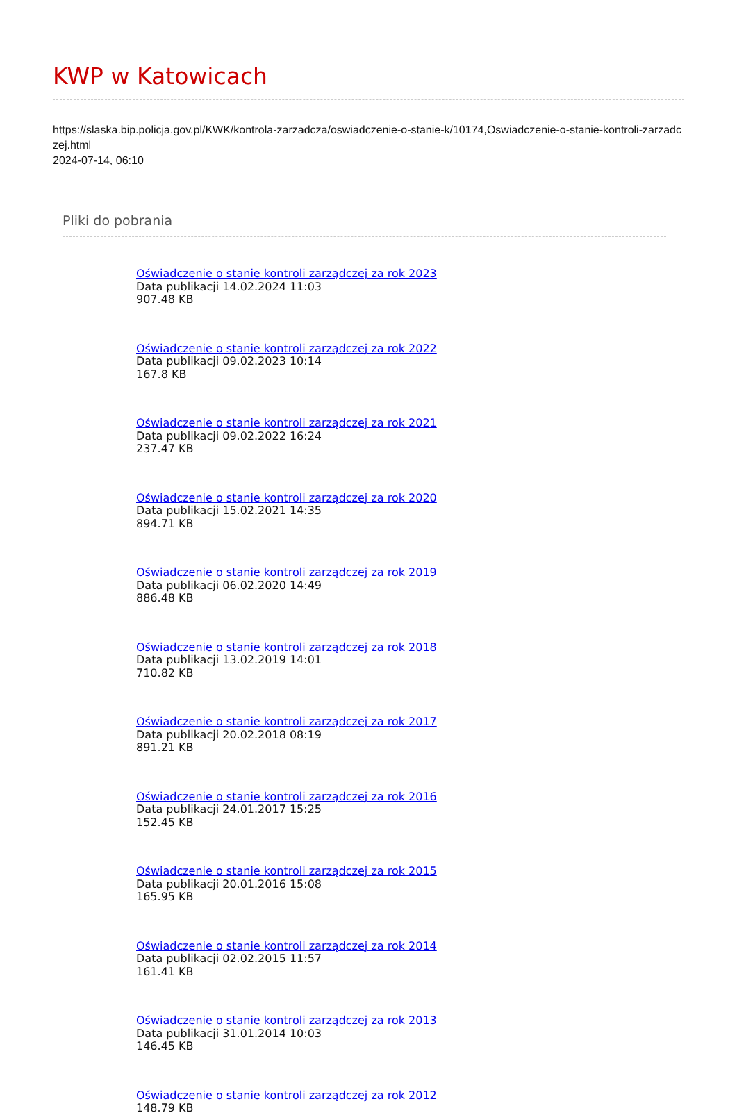KWP w Katowicach
https://slaska.bip.policja.gov.pl/KWK/kontrola-zarzadcza/oswiadczenie-o-stanie-k/10174,Oswiadczenie-o-stanie-kontroli-zarzadczej.html
2024-07-14, 06:10
Pliki do pobrania
Oświadczenie o stanie kontroli zarządczej za rok 2023
Data publikacji 14.02.2024 11:03
907.48 KB
Oświadczenie o stanie kontroli zarządczej za rok 2022
Data publikacji 09.02.2023 10:14
167.8 KB
Oświadczenie o stanie kontroli zarządczej za rok 2021
Data publikacji 09.02.2022 16:24
237.47 KB
Oświadczenie o stanie kontroli zarządczej za rok 2020
Data publikacji 15.02.2021 14:35
894.71 KB
Oświadczenie o stanie kontroli zarządczej za rok 2019
Data publikacji 06.02.2020 14:49
886.48 KB
Oświadczenie o stanie kontroli zarządczej za rok 2018
Data publikacji 13.02.2019 14:01
710.82 KB
Oświadczenie o stanie kontroli zarządczej za rok 2017
Data publikacji 20.02.2018 08:19
891.21 KB
Oświadczenie o stanie kontroli zarządczej za rok 2016
Data publikacji 24.01.2017 15:25
152.45 KB
Oświadczenie o stanie kontroli zarządczej za rok 2015
Data publikacji 20.01.2016 15:08
165.95 KB
Oświadczenie o stanie kontroli zarządczej za rok 2014
Data publikacji 02.02.2015 11:57
161.41 KB
Oświadczenie o stanie kontroli zarządczej za rok 2013
Data publikacji 31.01.2014 10:03
146.45 KB
Oświadczenie o stanie kontroli zarządczej za rok 2012
148.79 KB